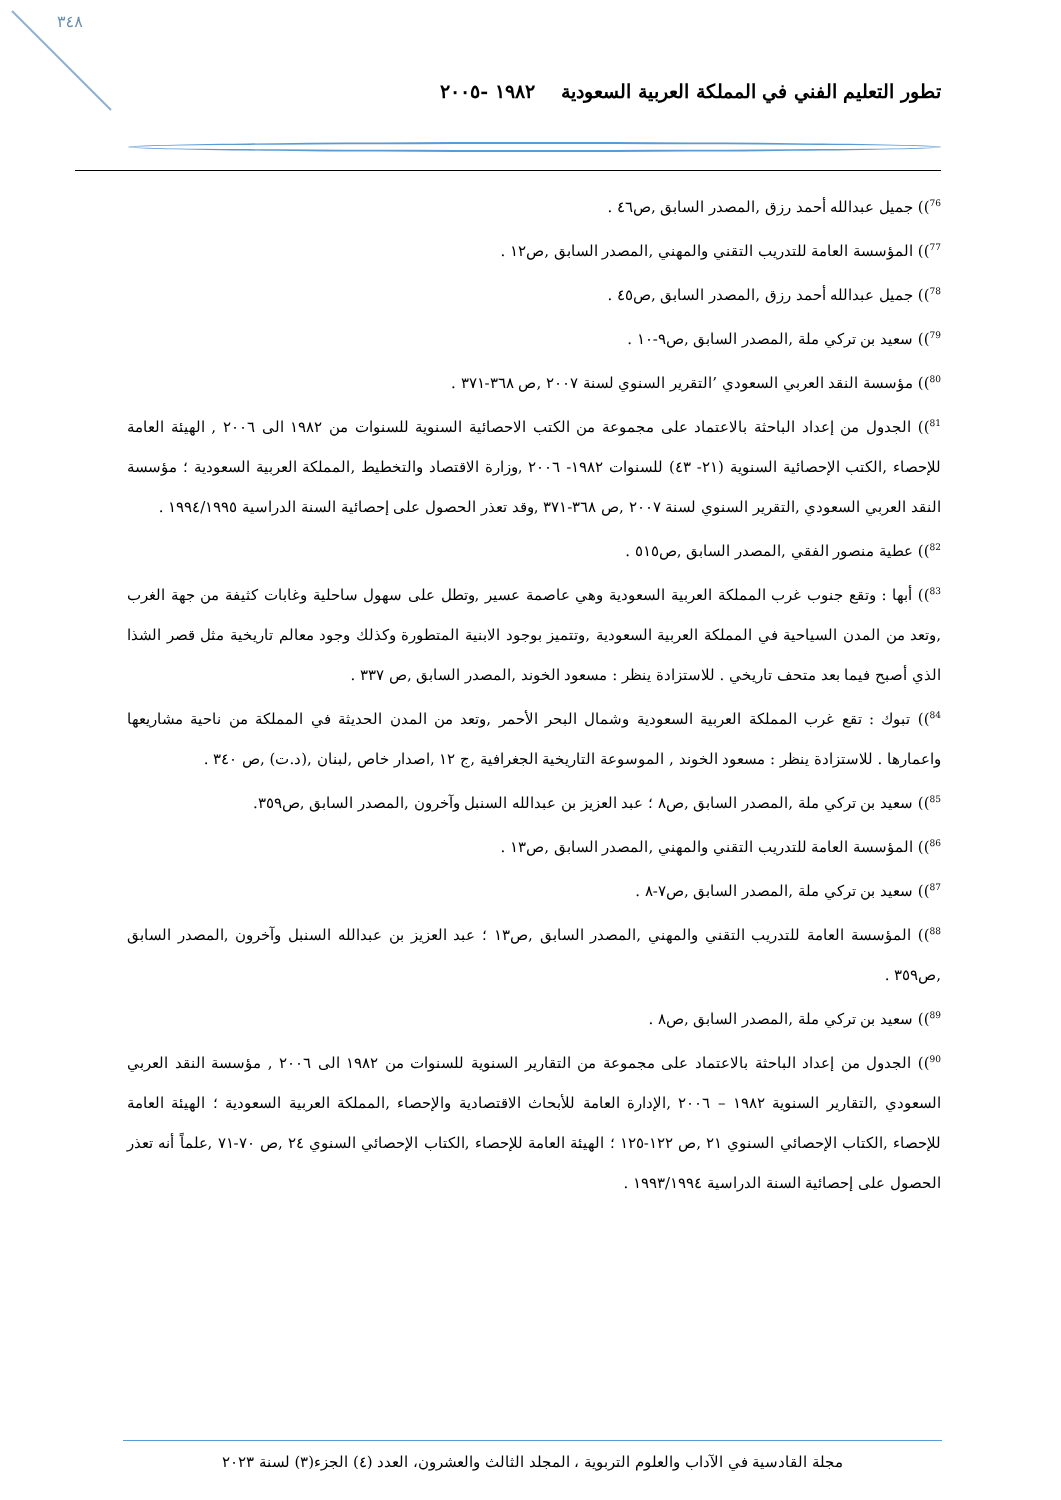٣٤٨
تطور التعليم الفني في المملكة العربية السعودية ١٩٨٢ -٢٠٠٥
<sup>76</sup>)) جميل عبدالله أحمد رزق ,المصدر السابق ,ص٤٦ .
<sup>77</sup>)) المؤسسة العامة للتدريب التقني والمهني ,المصدر السابق ,ص١٢ .
<sup>78</sup>)) جميل عبدالله أحمد رزق ,المصدر السابق ,ص٤٥ .
<sup>79</sup>)) سعيد بن تركي ملة ,المصدر السابق ,ص٩-١٠ .
<sup>80</sup>)) مؤسسة النقد العربي السعودي ’التقرير السنوي لسنة ٢٠٠٧ ,ص ٣٦٨-٣٧١ .
<sup>81</sup>)) الجدول من إعداد الباحثة بالاعتماد على مجموعة من الكتب الاحصائية السنوية للسنوات من ١٩٨٢ الى ٢٠٠٦ , الهيئة العامة للإحصاء ,الكتب الإحصائية السنوية (٢١- ٤٣) للسنوات ١٩٨٢- ٢٠٠٦ ,وزارة الاقتصاد والتخطيط ,المملكة العربية السعودية ؛ مؤسسة النقد العربي السعودي ,التقرير السنوي لسنة ٢٠٠٧ ,ص ٣٦٨-٣٧١ ,وقد تعذر الحصول على إحصائية السنة الدراسية ١٩٩٤/١٩٩٥ .
<sup>82</sup>)) عطية منصور الفقي ,المصدر السابق ,ص٥١٥ .
<sup>83</sup>)) أبها : وتقع جنوب غرب المملكة العربية السعودية وهي عاصمة عسير ,وتطل على سهول ساحلية وغابات كثيفة من جهة الغرب ,وتعد من المدن السياحية في المملكة العربية السعودية ,وتتميز بوجود الابنية المتطورة وكذلك وجود معالم تاريخية مثل قصر الشذا الذي أصبح فيما بعد متحف تاريخي . للاستزادة ينظر : مسعود الخوند ,المصدر السابق ,ص ٣٣٧ .
<sup>84</sup>)) تبوك : تقع غرب المملكة العربية السعودية وشمال البحر الأحمر ,وتعد من المدن الحديثة في المملكة من ناحية مشاريعها واعمارها . للاستزادة ينظر : مسعود الخوند , الموسوعة التاريخية الجغرافية ,ج ١٢ ,اصدار خاص ,لبنان ,(د.ت) ,ص ٣٤٠ .
<sup>85</sup>)) سعيد بن تركي ملة ,المصدر السابق ,ص٨ ؛ عبد العزيز بن عبدالله السنبل وآخرون ,المصدر السابق ,ص٣٥٩.
<sup>86</sup>)) المؤسسة العامة للتدريب التقني والمهني ,المصدر السابق ,ص١٣ .
<sup>87</sup>)) سعيد بن تركي ملة ,المصدر السابق ,ص٧-٨ .
<sup>88</sup>)) المؤسسة العامة للتدريب التقني والمهني ,المصدر السابق ,ص١٣ ؛ عبد العزيز بن عبدالله السنبل وآخرون ,المصدر السابق ,ص٣٥٩ .
<sup>89</sup>)) سعيد بن تركي ملة ,المصدر السابق ,ص٨ .
<sup>90</sup>)) الجدول من إعداد الباحثة بالاعتماد على مجموعة من التقارير السنوية للسنوات من ١٩٨٢ الى ٢٠٠٦ , مؤسسة النقد العربي السعودي ,التقارير السنوية ١٩٨٢ – ٢٠٠٦ ,الإدارة العامة للأبحاث الاقتصادية والإحصاء ,المملكة العربية السعودية ؛ الهيئة العامة للإحصاء ,الكتاب الإحصائي السنوي ٢١ ,ص ١٢٢-١٢٥ ؛ الهيئة العامة للإحصاء ,الكتاب الإحصائي السنوي ٢٤ ,ص ٧٠-٧١ ,علماً أنه تعذر الحصول على إحصائية السنة الدراسية ١٩٩٣/١٩٩٤ .
مجلة القادسية في الآداب والعلوم التربوية ، المجلد الثالث والعشرون، العدد (٤) الجزء(٣) لسنة ٢٠٢٣